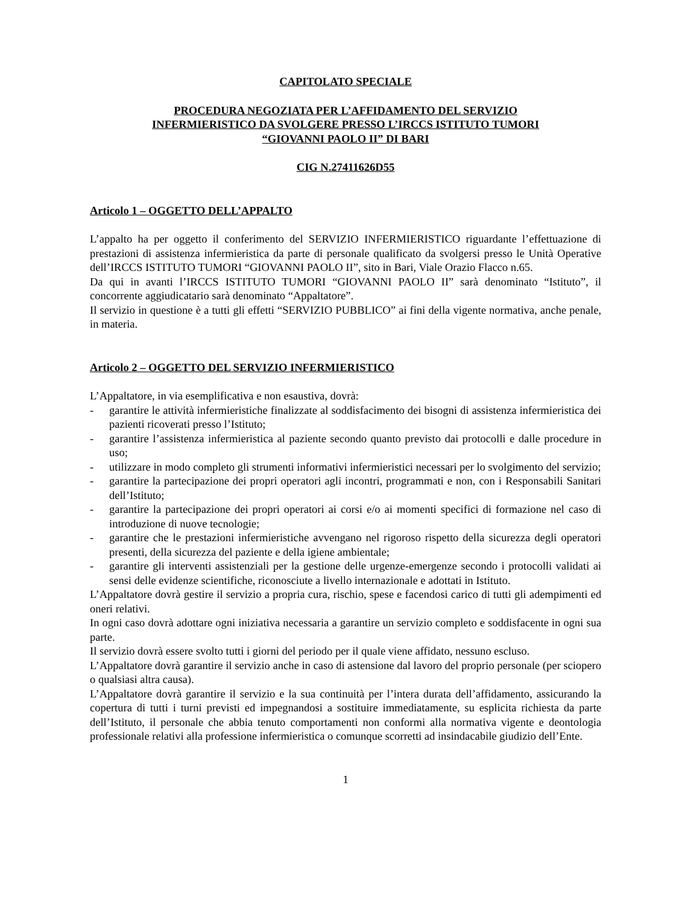CAPITOLATO SPECIALE
PROCEDURA NEGOZIATA PER L’AFFIDAMENTO DEL SERVIZIO
INFERMIERISTICO DA SVOLGERE PRESSO L’IRCCS ISTITUTO TUMORI
“GIOVANNI PAOLO II” DI BARI
CIG N.27411626D55
Articolo 1 – OGGETTO DELL’APPALTO
L’appalto ha per oggetto il conferimento del SERVIZIO INFERMIERISTICO riguardante l’effettuazione di prestazioni di assistenza infermieristica da parte di personale qualificato da svolgersi presso le Unità Operative dell’IRCCS ISTITUTO TUMORI “GIOVANNI PAOLO II”, sito in Bari, Viale Orazio Flacco n.65.
Da qui in avanti l’IRCCS ISTITUTO TUMORI “GIOVANNI PAOLO II” sarà denominato “Istituto”, il concorrente aggiudicatario sarà denominato “Appaltatore”.
Il servizio in questione è a tutti gli effetti “SERVIZIO PUBBLICO” ai fini della vigente normativa, anche penale, in materia.
Articolo 2 – OGGETTO DEL SERVIZIO INFERMIERISTICO
L’Appaltatore, in via esemplificativa e non esaustiva, dovrà:
- garantire le attività infermieristiche finalizzate al soddisfacimento dei bisogni di assistenza infermieristica dei pazienti ricoverati presso l’Istituto;
- garantire l’assistenza infermieristica al paziente secondo quanto previsto dai protocolli e dalle procedure in uso;
- utilizzare in modo completo gli strumenti informativi infermieristici necessari per lo svolgimento del servizio;
- garantire la partecipazione dei propri operatori agli incontri, programmati e non, con i Responsabili Sanitari dell’Istituto;
- garantire la partecipazione dei propri operatori ai corsi e/o ai momenti specifici di formazione nel caso di introduzione di nuove tecnologie;
- garantire che le prestazioni infermieristiche avvengano nel rigoroso rispetto della sicurezza degli operatori presenti, della sicurezza del paziente e della igiene ambientale;
- garantire gli interventi assistenziali per la gestione delle urgenze-emergenze secondo i protocolli validati ai sensi delle evidenze scientifiche, riconosciute a livello internazionale e adottati in Istituto.
L’Appaltatore dovrà gestire il servizio a propria cura, rischio, spese e facendosi carico di tutti gli adempimenti ed oneri relativi.
In ogni caso dovrà adottare ogni iniziativa necessaria a garantire un servizio completo e soddisfacente in ogni sua parte.
Il servizio dovrà essere svolto tutti i giorni del periodo per il quale viene affidato, nessuno escluso.
L’Appaltatore dovrà garantire il servizio anche in caso di astensione dal lavoro del proprio personale (per sciopero o qualsiasi altra causa).
L’Appaltatore dovrà garantire il servizio e la sua continuità per l’intera durata dell’affidamento, assicurando la copertura di tutti i turni previsti ed impegnandosi a sostituire immediatamente, su esplicita richiesta da parte dell’Istituto, il personale che abbia tenuto comportamenti non conformi alla normativa vigente e deontologia professionale relativi alla professione infermieristica o comunque scorretti ad insindacabile giudizio dell’Ente.
1